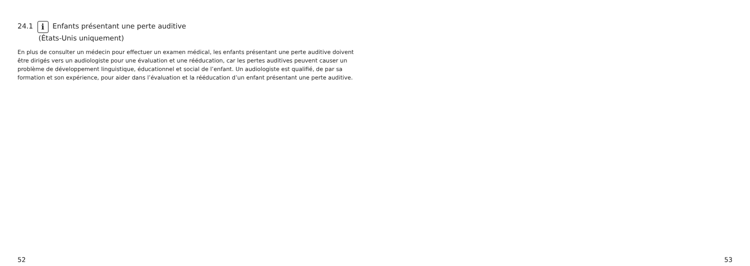24.1 i Enfants présentant une perte auditive
(États-Unis uniquement)
En plus de consulter un médecin pour effectuer un examen médical, les enfants présentant une perte auditive doivent être dirigés vers un audiologiste pour une évaluation et une rééducation, car les pertes auditives peuvent causer un problème de développement linguistique, éducationnel et social de l’enfant. Un audiologiste est qualifié, de par sa formation et son expérience, pour aider dans l’évaluation et la rééducation d’un enfant présentant une perte auditive.
52 53